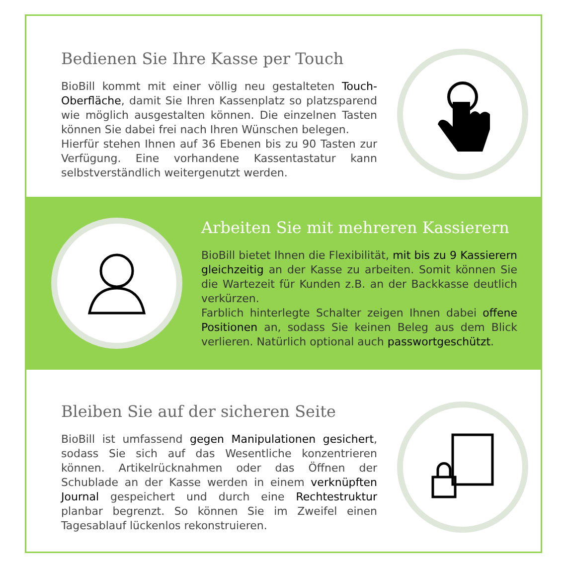Bedienen Sie Ihre Kasse per Touch
BioBill kommt mit einer völlig neu gestalteten Touch-Oberfläche, damit Sie Ihren Kassenplatz so platzsparend wie möglich ausgestalten können. Die einzelnen Tasten können Sie dabei frei nach Ihren Wünschen belegen.
Hierfür stehen Ihnen auf 36 Ebenen bis zu 90 Tasten zur Verfügung. Eine vorhandene Kassentastatur kann selbstverständlich weitergenutzt werden.
Arbeiten Sie mit mehreren Kassierern
BioBill bietet Ihnen die Flexibilität, mit bis zu 9 Kassierern gleichzeitig an der Kasse zu arbeiten. Somit können Sie die Wartezeit für Kunden z.B. an der Backkasse deutlich verkürzen.
Farblich hinterlegte Schalter zeigen Ihnen dabei offene Positionen an, sodass Sie keinen Beleg aus dem Blick verlieren. Natürlich optional auch passwortgeschützt.
Bleiben Sie auf der sicheren Seite
BioBill ist umfassend gegen Manipulationen gesichert, sodass Sie sich auf das Wesentliche konzentrieren können. Artikelrücknahmen oder das Öffnen der Schublade an der Kasse werden in einem verknüpften Journal gespeichert und durch eine Rechtestruktur planbar begrenzt. So können Sie im Zweifel einen Tagesablauf lückenlos rekonstruieren.